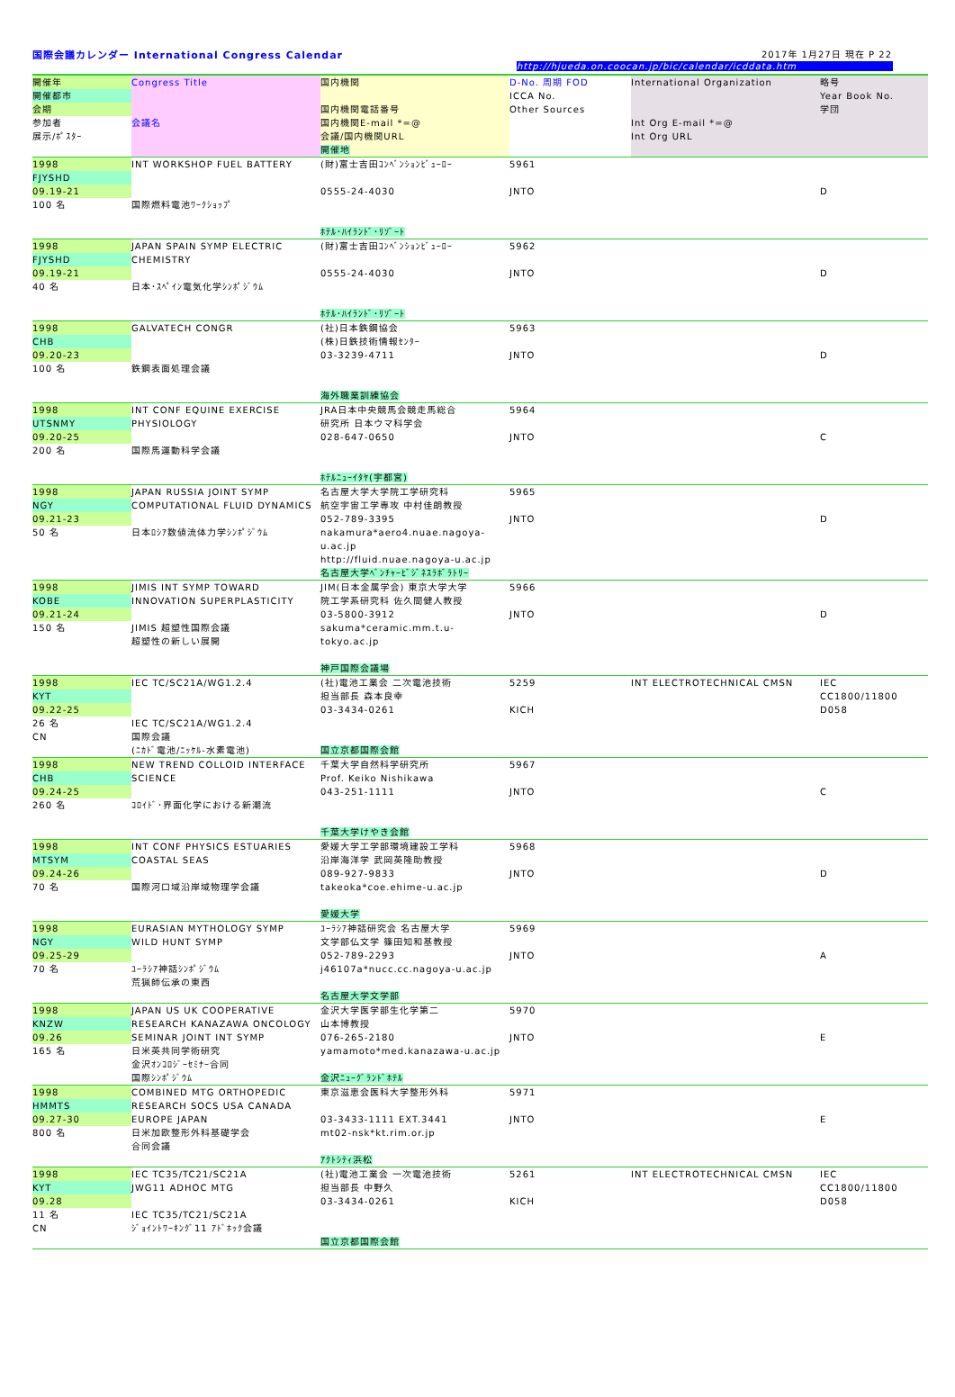国際会議カレンダー International Congress Calendar 2017年 1月27日 現在 P 22
http://hjueda.on.coocan.jp/bic/calendar/icddata.htm
| 開催年 開催都市 会期 参加者 展示/ﾎﾟｽﾀｰ | Congress Title 会議名 | 国内機関 国内機関電話番号 国内機関E-mail *=@ 会議/国内機関URL 開催地 | D-No. 周期 FOD ICCA No. Other Sources | International Organization Int Org E-mail *=@ Int Org URL | 略号 Year Book No. 学団 |
| 1998 FJYSHD 09.19-21 100 名 | INT WORKSHOP FUEL BATTERY 国際燃料電池ﾜｰｸｼｮｯﾌﾟ | (財)富士吉田ｺﾝﾍﾞﾝｼｮﾝﾋﾞｭｰﾛｰ 0555-24-4030 ﾎﾃﾙ･ﾊｲﾗﾝﾄﾞ･ﾘｿﾞｰﾄ | 5961 JNTO | | D |
| 1998 FJYSHD 09.19-21 40 名 | JAPAN SPAIN SYMP ELECTRIC CHEMISTRY 日本･ｽﾍﾟｲﾝ電気化学ｼﾝﾎﾟｼﾞｳﾑ | (財)富士吉田ｺﾝﾍﾞﾝｼｮﾝﾋﾞｭｰﾛｰ 0555-24-4030 ﾎﾃﾙ･ﾊｲﾗﾝﾄﾞ･ﾘｿﾞｰﾄ | 5962 JNTO | | D |
| 1998 CHB 09.20-23 100 名 | GALVATECH CONGR 鉄鋼表面処理会議 | (社)日本鉄鋼協会 (株)日鉄技術情報ｾﾝﾀｰ 03-3239-4711 海外職業訓練協会 | 5963 JNTO | | D |
| 1998 UTSNMY 09.20-25 200 名 | INT CONF EQUINE EXERCISE PHYSIOLOGY 国際馬運動科学会議 | JRA日本中央競馬会競走馬総合 研究所 日本ウマ科学会 028-647-0650 ﾎﾃﾙﾆｭｰｲﾀﾔ(宇都宮) | 5964 JNTO | | C |
| 1998 NGY 09.21-23 50 名 | JAPAN RUSSIA JOINT SYMP COMPUTATIONAL FLUID DYNAMICS 日本ﾛｼｱ数値流体力学ｼﾝﾎﾟｼﾞｳﾑ | 名古屋大学大学院工学研究科 航空宇宙工学専攻 中村佳朗教授 052-789-3395 nakamura*aero4.nuae.nagoya-u.ac.jp http://fluid.nuae.nagoya-u.ac.jp 名古屋大学ﾍﾞﾝﾁｬｰﾋﾞｼﾞﾈｽﾗﾎﾞﾗﾄﾘｰ | 5965 JNTO | | D |
| 1998 KOBE 09.21-24 150 名 | JIMIS INT SYMP TOWARD INNOVATION SUPERPLASTICITY JIMIS 超塑性国際会議 超塑性の新しい展開 | JIM(日本金属学会) 東京大学大学 院工学系研究科 佐久間健人教授 03-5800-3912 sakuma*ceramic.mm.t.u-tokyo.ac.jp 神戸国際会議場 | 5966 JNTO | | D |
| 1998 KYT 09.22-25 26 名 CN | IEC TC/SC21A/WG1.2.4 IEC TC/SC21A/WG1.2.4 国際会議 (ﾆｶﾄﾞ電池/ﾆｯｹﾙ-水素電池) | (社)電池工業会 二次電池技術 担当部長 森本良幸 03-3434-0261 国立京都国際会館 | 5259 KICH | INT ELECTROTECHNICAL CMSN | IEC CC1800/11800 D058 |
| 1998 CHB 09.24-25 260 名 | NEW TREND COLLOID INTERFACE SCIENCE ｺﾛｲﾄﾞ･界面化学における新潮流 | 千葉大学自然科学研究所 Prof. Keiko Nishikawa 043-251-1111 千葉大学けやき会館 | 5967 JNTO | | C |
| 1998 MTSYM 09.24-26 70 名 | INT CONF PHYSICS ESTUARIES COASTAL SEAS 国際河口域沿岸域物理学会議 | 愛媛大学工学部環境建設工学科 沿岸海洋学 武岡英隆助教授 089-927-9833 takeoka*coe.ehime-u.ac.jp 愛媛大学 | 5968 JNTO | | D |
| 1998 NGY 09.25-29 70 名 | EURASIAN MYTHOLOGY SYMP WILD HUNT SYMP ﾕｰﾗｼｱ神話ｼﾝﾎﾟｼﾞｳﾑ 荒猟師伝承の東西 | ﾕｰﾗｼｱ神話研究会 名古屋大学 文学部仏文学 篠田知和基教授 052-789-2293 j46107a*nucc.cc.nagoya-u.ac.jp 名古屋大学文学部 | 5969 JNTO | | A |
| 1998 KNZW 09.26 165 名 | JAPAN US UK COOPERATIVE RESEARCH KANAZAWA ONCOLOGY SEMINAR JOINT INT SYMP 日米英共同学術研究 金沢ｵﾝｺﾛｼﾞｰｾﾐﾅｰ合同 国際ｼﾝﾎﾟｼﾞｳﾑ | 金沢大学医学部生化学第二 山本博教授 076-265-2180 yamamoto*med.kanazawa-u.ac.jp 金沢ﾆｭｰｸﾞﾗﾝﾄﾞﾎﾃﾙ | 5970 JNTO | | E |
| 1998 HMMTS 09.27-30 800 名 | COMBINED MTG ORTHOPEDIC RESEARCH SOCS USA CANADA EUROPE JAPAN 日米加欧整形外科基礎学会 合同会議 | 東京滋恵会医科大学整形外科 03-3433-1111 EXT.3441 mt02-nsk*kt.rim.or.jp ｱｸﾄｼﾃｨ浜松 | 5971 JNTO | | E |
| 1998 KYT 09.28 11 名 CN | IEC TC35/TC21/SC21A JWG11 ADHOC MTG IEC TC35/TC21/SC21A ｼﾞｮｲﾝﾄﾜｰｷﾝｸﾞ11 ｱﾄﾞﾎｯｸ会議 | (社)電池工業会 一次電池技術 担当部長 中野久 03-3434-0261 国立京都国際会館 | 5261 KICH | INT ELECTROTECHNICAL CMSN | IEC CC1800/11800 D058 |